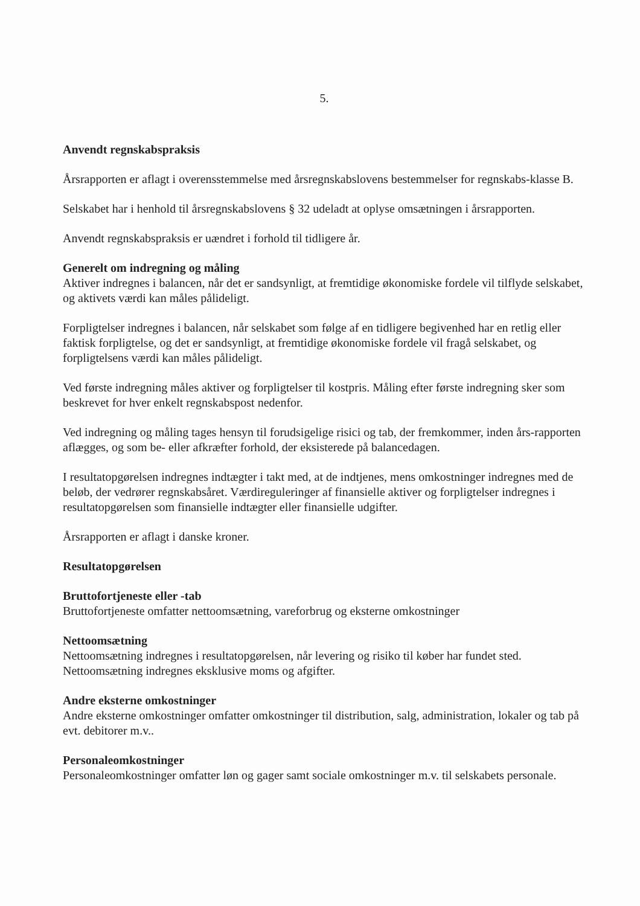5.
Anvendt regnskabspraksis
Årsrapporten er aflagt i overensstemmelse med årsregnskabslovens bestemmelser for regnskabs-klasse B.
Selskabet har i henhold til årsregnskabslovens § 32 udeladt at oplyse omsætningen i årsrapporten.
Anvendt regnskabspraksis er uændret i forhold til tidligere år.
Generelt om indregning og måling
Aktiver indregnes i balancen, når det er sandsynligt, at fremtidige økonomiske fordele vil tilflyde selskabet, og aktivets værdi kan måles pålideligt.
Forpligtelser indregnes i balancen, når selskabet som følge af en tidligere begivenhed har en retlig eller faktisk forpligtelse, og det er sandsynligt, at fremtidige økonomiske fordele vil fragå selskabet, og forpligtelsens værdi kan måles pålideligt.
Ved første indregning måles aktiver og forpligtelser til kostpris. Måling efter første indregning sker som beskrevet for hver enkelt regnskabspost nedenfor.
Ved indregning og måling tages hensyn til forudsigelige risici og tab, der fremkommer, inden års-rapporten aflægges, og som be- eller afkræfter forhold, der eksisterede på balancedagen.
I resultatopgørelsen indregnes indtægter i takt med, at de indtjenes, mens omkostninger indregnes med de beløb, der vedrører regnskabsåret. Værdireguleringer af finansielle aktiver og forpligtelser indregnes i resultatopgørelsen som finansielle indtægter eller finansielle udgifter.
Årsrapporten er aflagt i danske kroner.
Resultatopgørelsen
Bruttofortjeneste eller -tab
Bruttofortjeneste omfatter nettoomsætning, vareforbrug og eksterne omkostninger
Nettoomsætning
Nettoomsætning indregnes i resultatopgørelsen, når levering og risiko til køber har fundet sted. Nettoomsætning indregnes eksklusive moms og afgifter.
Andre eksterne omkostninger
Andre eksterne omkostninger omfatter omkostninger til distribution, salg, administration, lokaler og tab på evt. debitorer m.v..
Personaleomkostninger
Personaleomkostninger omfatter løn og gager samt sociale omkostninger m.v. til selskabets personale.